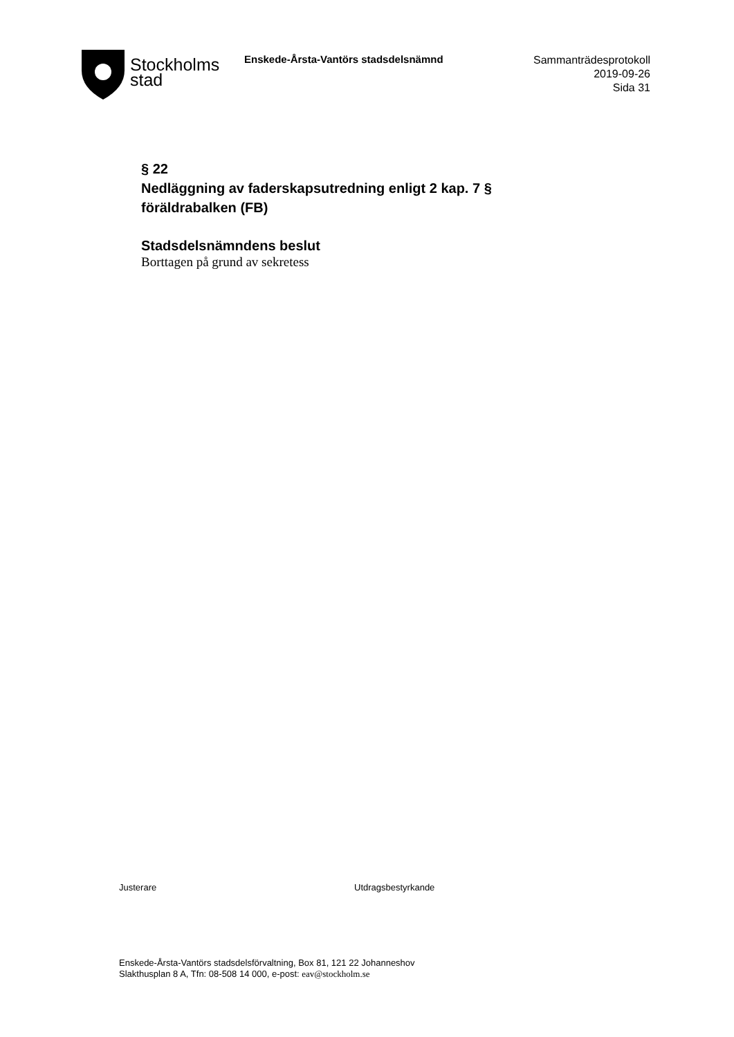Stockholms
stad
Enskede-Årsta-Vantörs stadsdelsnämnd
Sammanträdesprotokoll
2019-09-26
Sida 31
§ 22
Nedläggning av faderskapsutredning enligt 2 kap. 7 § föräldrabalken (FB)
Stadsdelsnämndens beslut
Borttagen på grund av sekretess
Justerare Utdragsbestyrkande
Enskede-Årsta-Vantörs stadsdelsförvaltning, Box 81, 121 22 Johanneshov
Slakthusplan 8 A, Tfn: 08-508 14 000, e-post: eav@stockholm.se